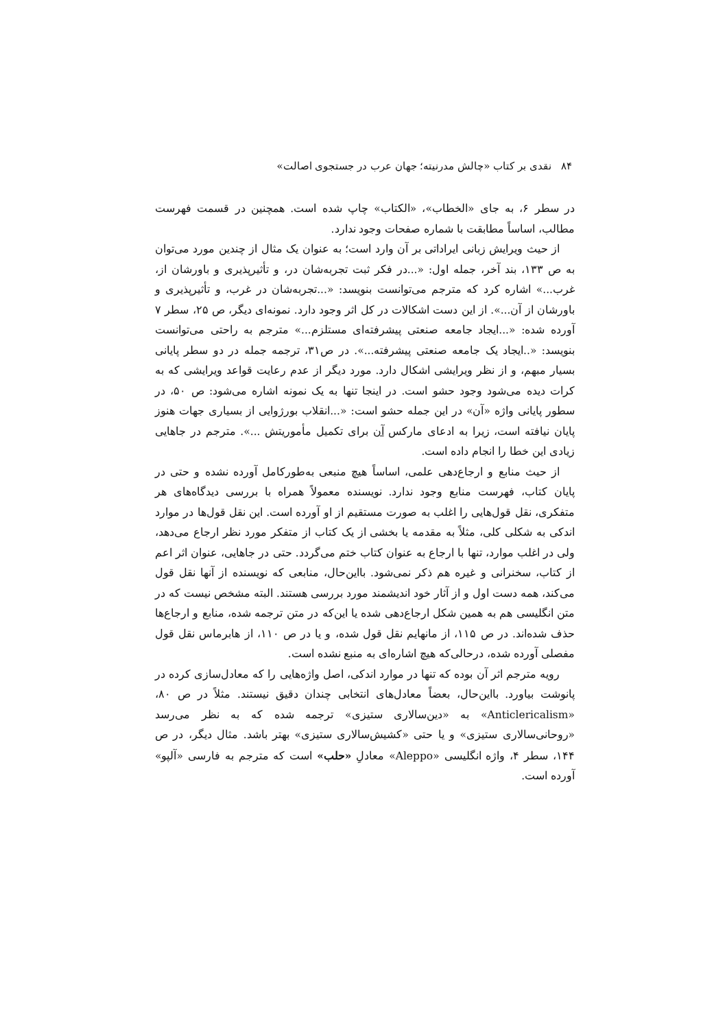۸۴ نقدی بر کتاب «چالش مدرنیته؛ جهان عرب در جستجوی اصالت»
در سطر ۶، به جای «الخطاب»، «الکتاب» چاپ شده است. همچنین در قسمت فهرست مطالب، اساساً مطابقت با شماره صفحات وجود ندارد.
از حیث ویرایش زبانی ایراداتی بر آن وارد است؛ به عنوان یک مثال از چندین مورد می‌توان به ص ۱۳۳، بند آخر، جمله اول: «...در فکر ثبت تجربه‌شان در، و تأثیرپذیری و باورشان از، غرب...» اشاره کرد که مترجم می‌توانست بنویسد: «...تجربه‌شان در غرب، و تأثیرپذیری و باورشان از آن...». از این دست اشکالات در کل اثر وجود دارد. نمونه‌ای دیگر، ص ۲۵، سطر ۷ آورده شده: «...ایجاد جامعه صنعتی پیشرفته‌ای مستلزم...» مترجم به راحتی می‌توانست بنویسد: «..ایجاد یک جامعه صنعتی پیشرفته...». در ص۳۱، ترجمه جمله در دو سطر پایانی بسیار مبهم، و از نظر ویرایشی اشکال دارد. مورد دیگر از عدم رعایت قواعد ویرایشی که به کرات دیده می‌شود وجود حشو است. در اینجا تنها به یک نمونه اشاره می‌شود: ص ۵۰، در سطور پایانی واژه «آن» در این جمله حشو است: «...انقلاب بورژوایی از بسیاری جهات هنوز پایان نیافته است، زیرا به ادعای مارکس آن برای تکمیل مأموریتش ...». مترجم در جاهایی زیادی این خطا را انجام داده است.
از حیث منابع و ارجاع‌دهی علمی، اساساً هیچ منبعی به‌طورکامل آورده نشده و حتی در پایان کتاب، فهرست منابع وجود ندارد. نویسنده معمولاً همراه با بررسی دیدگاه‌های هر متفکری، نقل قول‌هایی را اغلب به صورت مستقیم از او آورده است. این نقل قول‌ها در موارد اندکی به شکلی کلی، مثلاً به مقدمه یا بخشی از یک کتاب از متفکر مورد نظر ارجاع می‌دهد، ولی در اغلب موارد، تنها با ارجاع به عنوان کتاب ختم می‌گردد. حتی در جاهایی، عنوان اثر اعم از کتاب، سخنرانی و غیره هم ذکر نمی‌شود. بااین‌حال، منابعی که نویسنده از آنها نقل قول می‌کند، همه دست اول و از آثار خود اندیشمند مورد بررسی هستند. البته مشخص نیست که در متن انگلیسی هم به همین شکل ارجاع‌دهی شده یا این‌که در متن ترجمه شده، منابع و ارجاع‌ها حذف شده‌اند. در ص ۱۱۵، از مانهایم نقل قول شده، و یا در ص ۱۱۰، از هابرماس نقل قول مفصلی آورده شده، درحالی‌که هیچ اشاره‌ای به منبع نشده است.
رویه مترجم اثر آن بوده که تنها در موارد اندکی، اصل واژه‌هایی را که معادل‌سازی کرده در پانوشت بیاورد. بااین‌حال، بعضاً معادل‌های انتخابی چندان دقیق نیستند. مثلاً در ص ۸۰، «Anticlericalism» به «دین‌سالاری ستیزی» ترجمه شده که به نظر می‌رسد «روحانی‌سالاری ستیزی» و یا حتی «کشیش‌سالاری ستیزی» بهتر باشد. مثال دیگر، در ص ۱۴۴، سطر ۴، واژه انگلیسی «Aleppo» معادلِ «حلب» است که مترجم به فارسی «آلپو» آورده است.